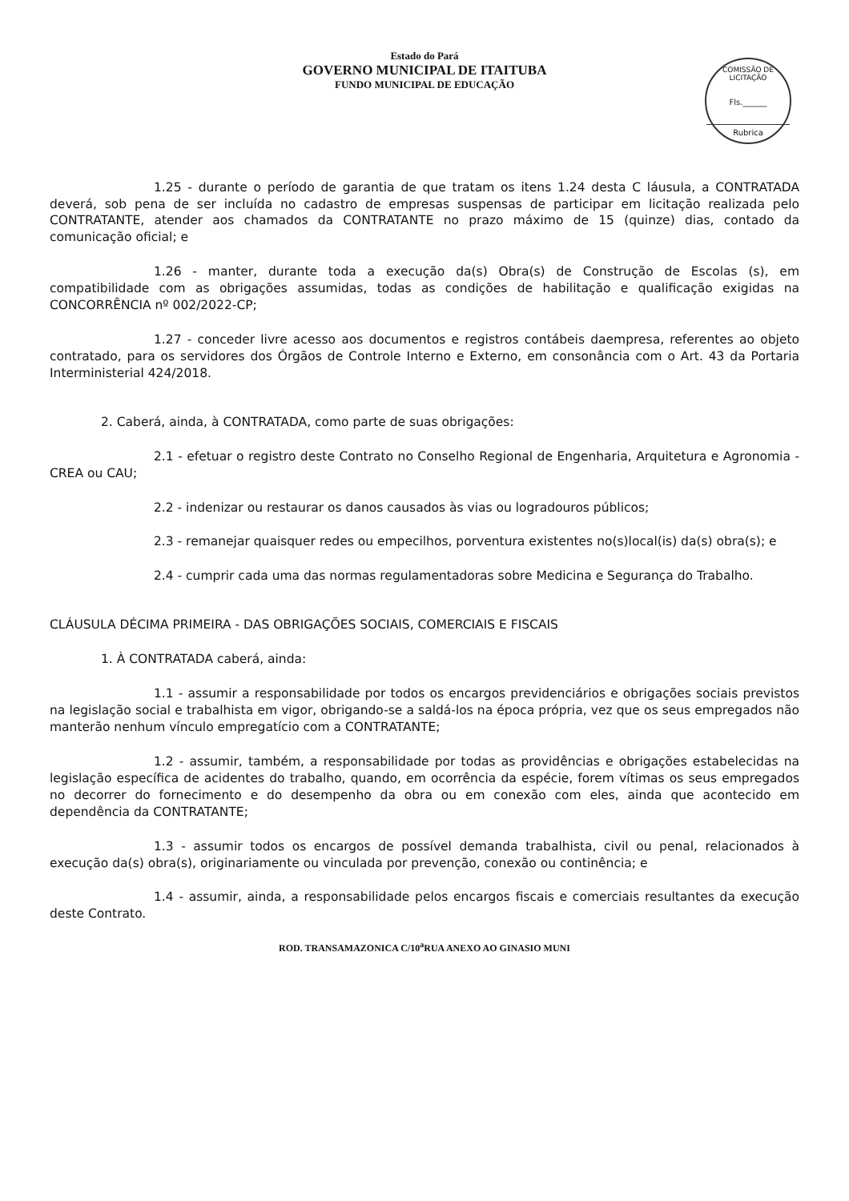Estado do Pará
GOVERNO MUNICIPAL DE ITAITUBA
FUNDO MUNICIPAL DE EDUCAÇÃO
COMISSÃO DE LICITAÇÃO
Fls.______
Rubrica
1.25 - durante o período de garantia de que tratam os itens 1.24 desta C láusula, a CONTRATADA deverá, sob pena de ser incluída no cadastro de empresas suspensas de participar em licitação realizada pelo CONTRATANTE, atender aos chamados da CONTRATANTE no prazo máximo de 15 (quinze) dias, contado da comunicação oficial; e
1.26 - manter, durante toda a execução da(s) Obra(s) de Construção de Escolas (s), em compatibilidade com as obrigações assumidas, todas as condições de habilitação e qualificação exigidas na CONCORRÊNCIA nº 002/2022-CP;
1.27 - conceder livre acesso aos documentos e registros contábeis daempresa, referentes ao objeto contratado, para os servidores dos Órgãos de Controle Interno e Externo, em consonância com o Art. 43 da Portaria Interministerial 424/2018.
2. Caberá, ainda, à CONTRATADA, como parte de suas obrigações:
2.1 - efetuar o registro deste Contrato no Conselho Regional de Engenharia, Arquitetura e Agronomia - CREA ou CAU;
2.2 - indenizar ou restaurar os danos causados às vias ou logradouros públicos;
2.3 - remanejar quaisquer redes ou empecilhos, porventura existentes no(s)local(is) da(s) obra(s); e
2.4 - cumprir cada uma das normas regulamentadoras sobre Medicina e Segurança do Trabalho.
CLÁUSULA DÉCIMA PRIMEIRA - DAS OBRIGAÇÕES SOCIAIS, COMERCIAIS E FISCAIS
1. À CONTRATADA caberá, ainda:
1.1 - assumir a responsabilidade por todos os encargos previdenciários e obrigações sociais previstos na legislação social e trabalhista em vigor, obrigando-se a saldá-los na época própria, vez que os seus empregados não manterão nenhum vínculo empregatício com a CONTRATANTE;
1.2 - assumir, também, a responsabilidade por todas as providências e obrigações estabelecidas na legislação específica de acidentes do trabalho, quando, em ocorrência da espécie, forem vítimas os seus empregados no decorrer do fornecimento e do desempenho da obra ou em conexão com eles, ainda que acontecido em dependência da CONTRATANTE;
1.3 - assumir todos os encargos de possível demanda trabalhista, civil ou penal, relacionados à execução da(s) obra(s), originariamente ou vinculada por prevenção, conexão ou continência; e
1.4 - assumir, ainda, a responsabilidade pelos encargos fiscais e comerciais resultantes da execução deste Contrato.
ROD. TRANSAMAZONICA C/10<sup>a</sup>RUA ANEXO AO GINASIO MUNI